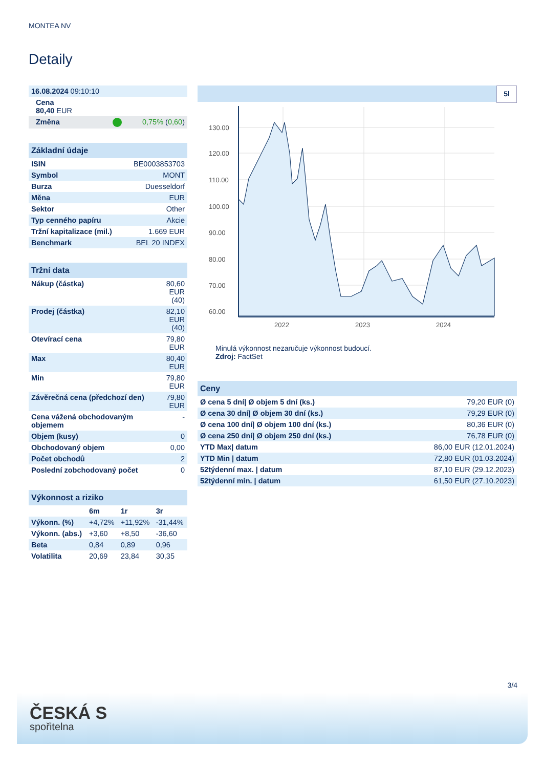MONTEA NV
Detaily
| 16.08.2024 09:10:10 |
| Cena 80,40 EUR |
| Změna 0,75% ( 0,60 ) |
| Základní údaje | |
| --- | --- |
| ISIN | BE0003853703 |
| Symbol | MONT |
| Burza | Duesseldorf |
| Měna | EUR |
| Sektor | Other |
| Typ cenného papíru | Akcie |
| Tržní kapitalizace (mil.) | 1.669 EUR |
| Benchmark | BEL 20 INDEX |
| Tržní data | |
| --- | --- |
| Nákup (částka) | 80,60 EUR (40) |
| Prodej (částka) | 82,10 EUR (40) |
| Otevírací cena | 79,80 EUR |
| Max | 80,40 EUR |
| Min | 79,80 EUR |
| Závěrečná cena (předchozí den) | 79,80 EUR |
| Cena vážená obchodovaným objemem | - |
| Objem (kusy) | 0 |
| Obchodovaný objem | 0,00 |
| Počet obchodů | 2 |
| Poslední zobchodovaný počet | 0 |
| Výkonnost a riziko | | | |
| --- | --- | --- | --- |
| | 6m | 1r | 3r |
| Výkonn. (%) | +4,72% | +11,92% | -31,44% |
| Výkonn. (abs.) | +3,60 | +8,50 | -36,60 |
| Beta | 0,84 | 0,89 | 0,96 |
| Volatilita | 20,69 | 23,84 | 30,35 |
5l
130.00
120.00
110.00
100.00
90.00
80.00
70.00
60.00
2022
2023
2024
Minulá výkonnost nezaručuje výkonnost budoucí.
Zdroj: FactSet
| Ceny | |
| --- | --- |
| Ø cena 5 dní/ Ø objem 5 dní (ks.) | 79,20 EUR (0) |
| Ø cena 30 dní/ Ø objem 30 dní (ks.) | 79,29 EUR (0) |
| Ø cena 100 dní/ Ø objem 100 dní (ks.) | 80,36 EUR (0) |
| Ø cena 250 dní/ Ø objem 250 dní (ks.) | 76,78 EUR (0) |
| YTD Max/ datum | 86,00 EUR (12.01.2024) |
| YTD Min / datum | 72,80 EUR (01.03.2024) |
| 52týdenní max. / datum | 87,10 EUR (29.12.2023) |
| 52týdenní min. / datum | 61,50 EUR (27.10.2023) |
3/4
ČESKÁ S
spořitelna